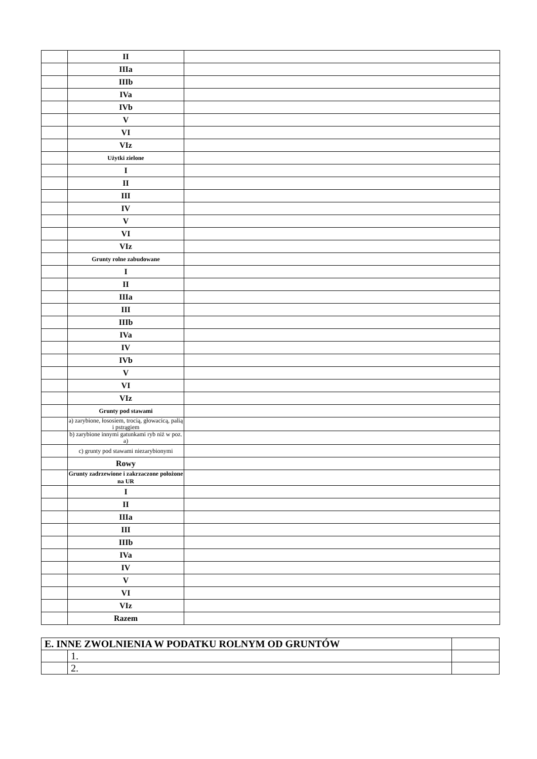| | II | |
| | IIIa | |
| | IIIb | |
| | IVa | |
| | IVb | |
| | V | |
| | VI | |
| | VIz | |
| | Użytki zielone | |
| | I | |
| | II | |
| | III | |
| | IV | |
| | V | |
| | VI | |
| | VIz | |
| | Grunty rolne zabudowane | |
| | I | |
| | II | |
| | IIIa | |
| | III | |
| | IIIb | |
| | IVa | |
| | IV | |
| | IVb | |
| | V | |
| | VI | |
| | VIz | |
| | Grunty pod stawami | |
| | a) zarybione, łososiem, trocią, głowacicą, palią i pstrągiem | |
| | b) zarybione innymi gatunkami ryb niż w poz. a) | |
| | c) grunty pod stawami niezarybionymi | |
| | Rowy | |
| | Grunty zadrzewione i zakrzaczone położone na UR | |
| | I | |
| | II | |
| | IIIa | |
| | III | |
| | IIIb | |
| | IVa | |
| | IV | |
| | V | |
| | VI | |
| | VIz | |
| | Razem | |
| E. INNE ZWOLNIENIA W PODATKU ROLNYM OD GRUNTÓW | | |
| | 1. | |
| | 2. | |